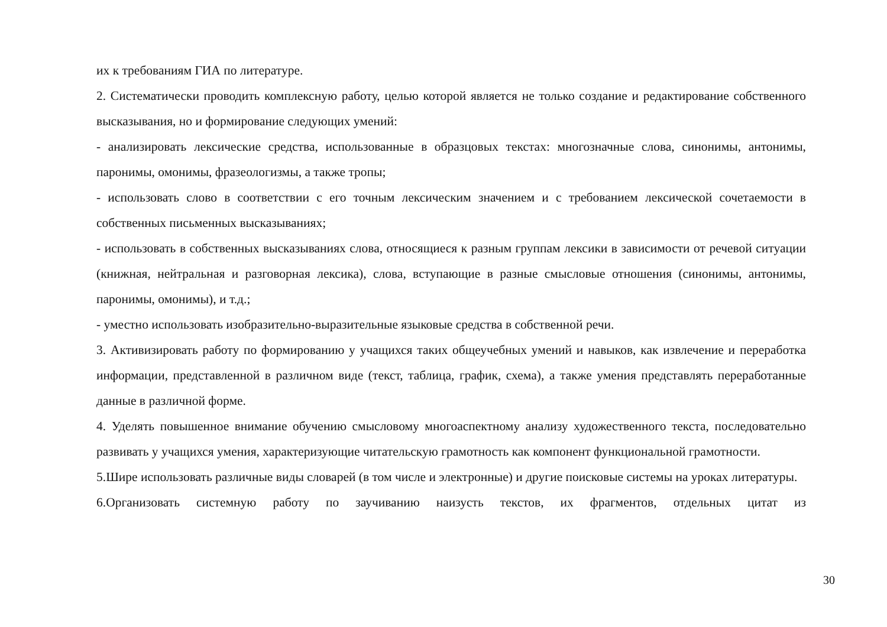их к требованиям ГИА по литературе.
2. Систематически проводить комплексную работу, целью которой является не только создание и редактирование собственного высказывания, но и формирование следующих умений:
- анализировать лексические средства, использованные в образцовых текстах: многозначные слова, синонимы, антонимы, паронимы, омонимы, фразеологизмы, а также тропы;
- использовать слово в соответствии с его точным лексическим значением и с требованием лексической сочетаемости в собственных письменных высказываниях;
- использовать в собственных высказываниях слова, относящиеся к разным группам лексики в зависимости от речевой ситуации (книжная, нейтральная и разговорная лексика), слова, вступающие в разные смысловые отношения (синонимы, антонимы, паронимы, омонимы), и т.д.;
- уместно использовать изобразительно-выразительные языковые средства в собственной речи.
3. Активизировать работу по формированию у учащихся таких общеучебных умений и навыков, как извлечение и переработка информации, представленной в различном виде (текст, таблица, график, схема), а также умения представлять переработанные данные в различной форме.
4. Уделять повышенное внимание обучению смысловому многоаспектному анализу художественного текста, последовательно развивать у учащихся умения, характеризующие читательскую грамотность как компонент функциональной грамотности.
5.Шире использовать различные виды словарей (в том числе и электронные) и другие поисковые системы на уроках литературы.
6.Организовать системную работу по заучиванию наизусть текстов, их фрагментов, отдельных цитат из
30